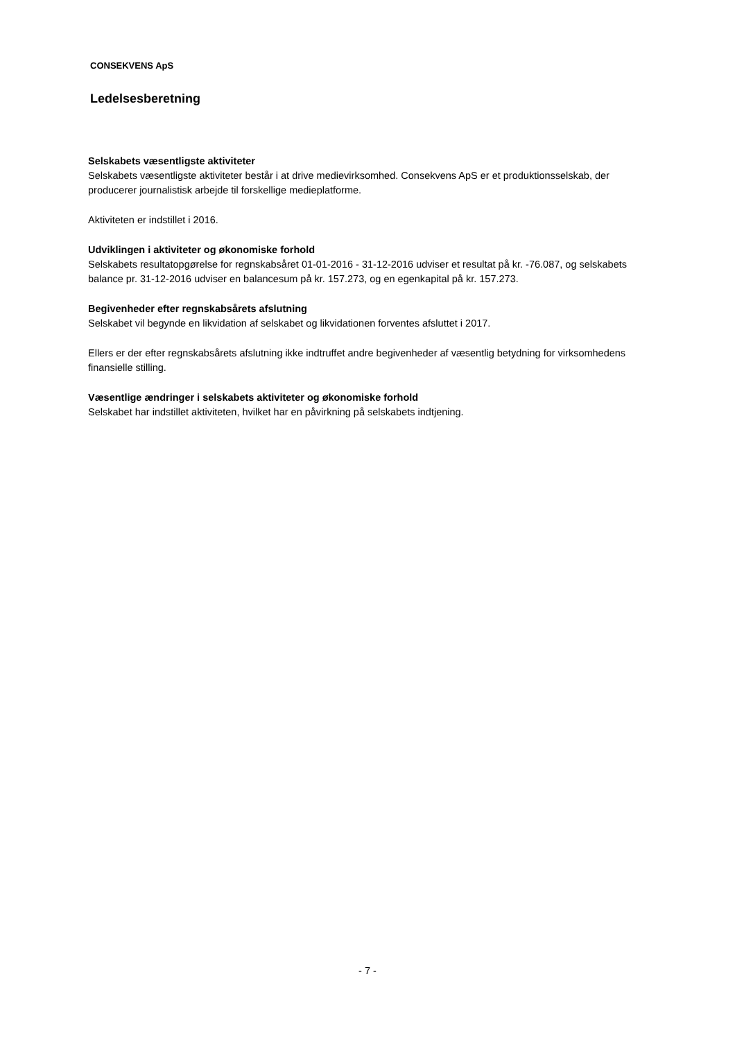CONSEKVENS ApS
Ledelsesberetning
Selskabets væsentligste aktiviteter
Selskabets væsentligste aktiviteter består i at drive medievirksomhed. Consekvens ApS er et produktionsselskab, der producerer journalistisk arbejde til forskellige medieplatforme.
Aktiviteten er indstillet i 2016.
Udviklingen i aktiviteter og økonomiske forhold
Selskabets resultatopgørelse for regnskabsåret 01-01-2016 - 31-12-2016 udviser et resultat på kr. -76.087, og selskabets balance pr. 31-12-2016 udviser en balancesum på kr. 157.273, og en egenkapital på kr. 157.273.
Begivenheder efter regnskabsårets afslutning
Selskabet vil begynde en likvidation af selskabet og likvidationen forventes afsluttet i 2017.
Ellers er der efter regnskabsårets afslutning ikke indtruffet andre begivenheder af væsentlig betydning for virksomhedens finansielle stilling.
Væsentlige ændringer i selskabets aktiviteter og økonomiske forhold
Selskabet har indstillet aktiviteten, hvilket har en påvirkning på selskabets indtjening.
- 7 -